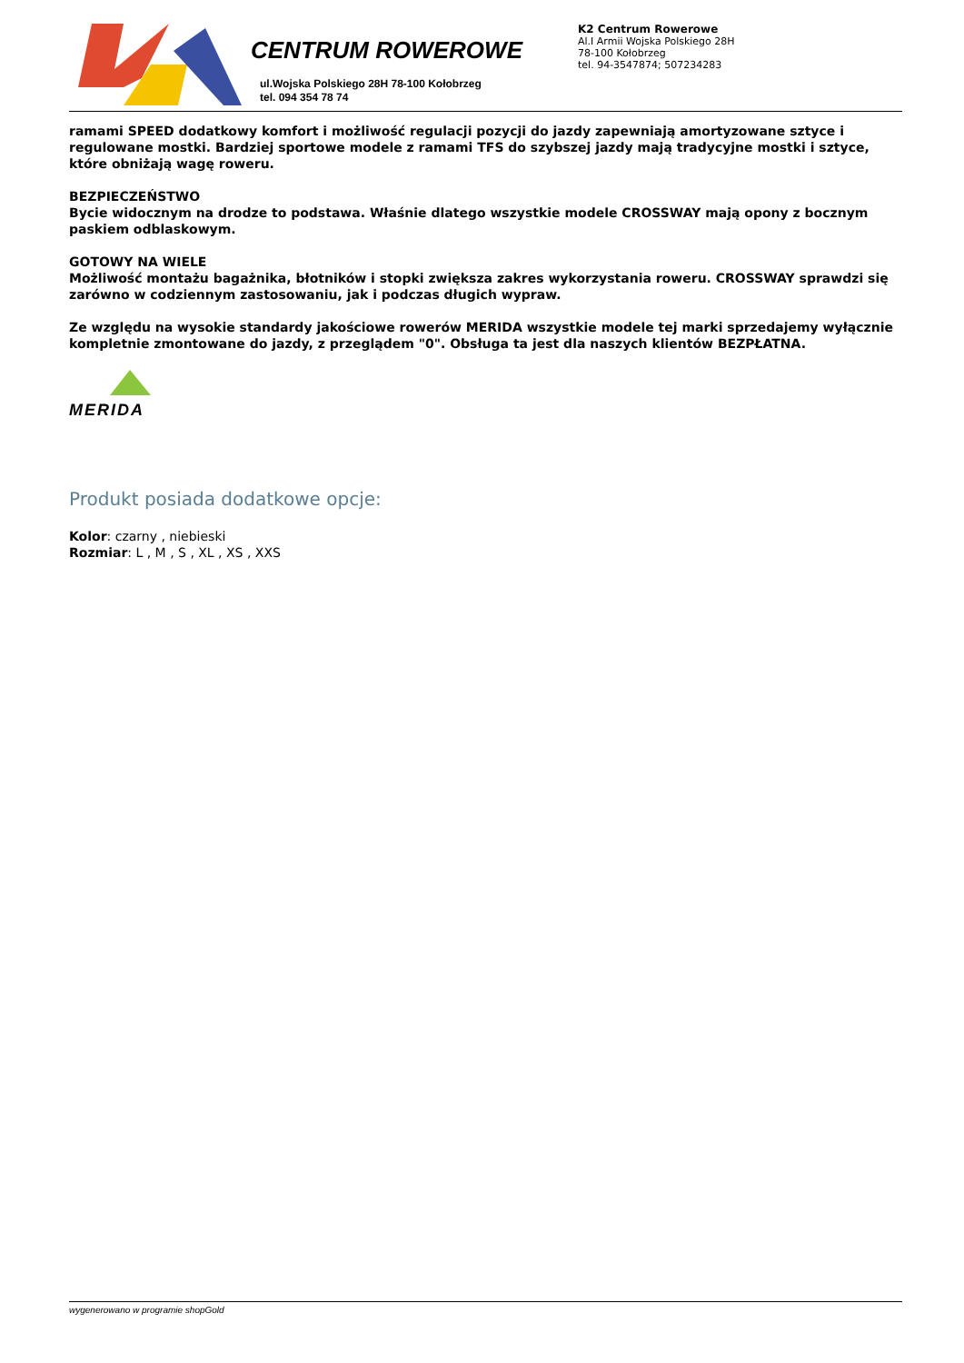CENTRUM ROWEROWE
ul.Wojska Polskiego 28H 78-100 Kołobrzeg
tel. 094 354 78 74
K2 Centrum Rowerowe
Al.I Armii Wojska Polskiego 28H
78-100 Kołobrzeg
tel. 94-3547874; 507234283
ramami SPEED dodatkowy komfort i możliwość regulacji pozycji do jazdy zapewniają amortyzowane sztyce i regulowane mostki. Bardziej sportowe modele z ramami TFS do szybszej jazdy mają tradycyjne mostki i sztyce, które obniżają wagę roweru.
BEZPIECZEŃSTWO
Bycie widocznym na drodze to podstawa. Właśnie dlatego wszystkie modele CROSSWAY mają opony z bocznym paskiem odblaskowym.
GOTOWY NA WIELE
Możliwość montażu bagażnika, błotników i stopki zwiększa zakres wykorzystania roweru. CROSSWAY sprawdzi się zarówno w codziennym zastosowaniu, jak i podczas długich wypraw.
Ze względu na wysokie standardy jakościowe rowerów MERIDA wszystkie modele tej marki sprzedajemy wyłącznie kompletnie zmontowane do jazdy, z przeglądem "0". Obsługa ta jest dla naszych klientów BEZPŁATNA.
MERIDA
Produkt posiada dodatkowe opcje:
Kolor: czarny , niebieski
Rozmiar: L , M , S , XL , XS , XXS
wygenerowano w programie shopGold